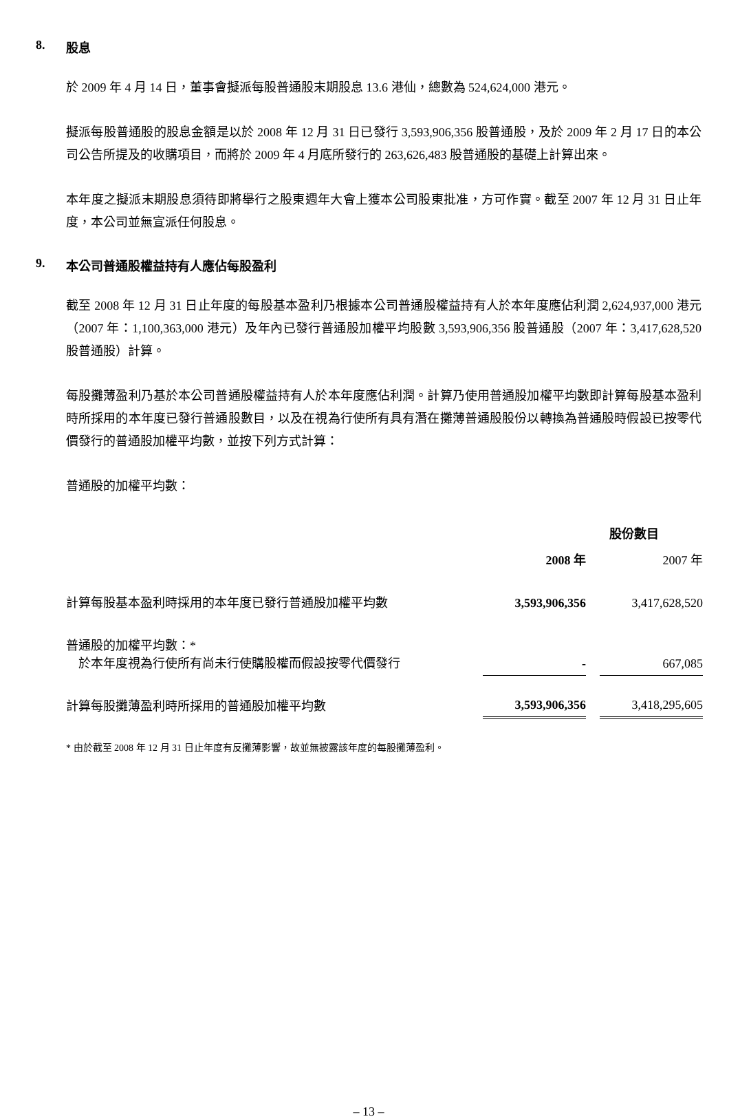8. 股息
於 2009 年 4 月 14 日，董事會擬派每股普通股末期股息 13.6 港仙，總數為 524,624,000 港元。
擬派每股普通股的股息金額是以於 2008 年 12 月 31 日已發行 3,593,906,356 股普通股，及於 2009 年 2 月 17 日的本公司公告所提及的收購項目，而將於 2009 年 4 月底所發行的 263,626,483 股普通股的基礎上計算出來。
本年度之擬派末期股息須待即將舉行之股東週年大會上獲本公司股東批准，方可作實。截至 2007 年 12 月 31 日止年度，本公司並無宣派任何股息。
9. 本公司普通股權益持有人應佔每股盈利
截至 2008 年 12 月 31 日止年度的每股基本盈利乃根據本公司普通股權益持有人於本年度應佔利潤 2,624,937,000 港元（2007 年：1,100,363,000 港元）及年內已發行普通股加權平均股數 3,593,906,356 股普通股（2007 年：3,417,628,520 股普通股）計算。
每股攤薄盈利乃基於本公司普通股權益持有人於本年度應佔利潤。計算乃使用普通股加權平均數即計算每股基本盈利時所採用的本年度已發行普通股數目，以及在視為行使所有具有潛在攤薄普通股股份以轉換為普通股時假設已按零代價發行的普通股加權平均數，並按下列方式計算：
普通股的加權平均數：
| | 股份數目 | | |
| | 2008 年 | | 2007 年 |
| 計算每股基本盈利時採用的本年度已發行普通股加權平均數 | 3,593,906,356 | | 3,417,628,520 |
| 普通股的加權平均數：* 於本年度視為行使所有尚未行使購股權而假設按零代價發行 | - | | 667,085 |
| 計算每股攤薄盈利時所採用的普通股加權平均數 | 3,593,906,356 | | 3,418,295,605 |
* 由於截至 2008 年 12 月 31 日止年度有反攤薄影響，故並無披露該年度的每股攤薄盈利。
– 13 –